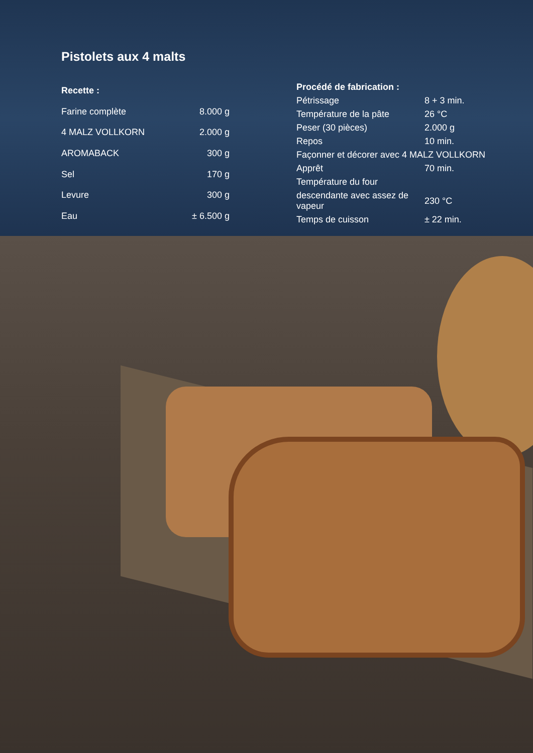Pistolets aux 4 malts
| Recette : | |
| --- | --- |
| Farine complète | 8.000 g |
| 4 MALZ VOLLKORN | 2.000 g |
| AROMABACK | 300 g |
| Sel | 170 g |
| Levure | 300 g |
| Eau | ± 6.500 g |
| Procédé de fabrication : | |
| --- | --- |
| Pétrissage | 8 + 3 min. |
| Température de la pâte | 26 °C |
| Peser (30 pièces) | 2.000 g |
| Repos | 10 min. |
| Façonner et décorer avec 4 MALZ VOLLKORN | |
| Apprêt | 70 min. |
| Température du four | |
| descendante avec assez de vapeur | 230 °C |
| Temps de cuisson | ± 22 min. |